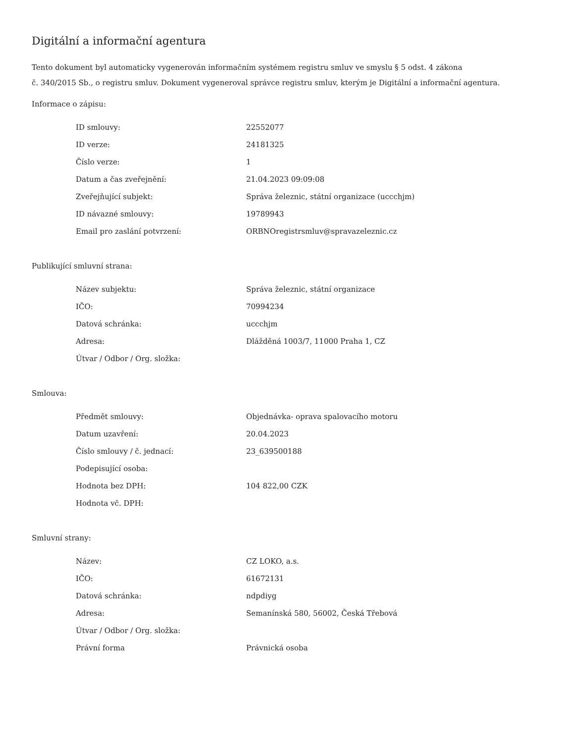Digitální a informační agentura
Tento dokument byl automaticky vygenerován informačním systémem registru smluv ve smyslu § 5 odst. 4 zákona
č. 340/2015 Sb., o registru smluv. Dokument vygeneroval správce registru smluv, kterým je Digitální a informační agentura.
Informace o zápisu:
| ID smlouvy: | 22552077 |
| ID verze: | 24181325 |
| Číslo verze: | 1 |
| Datum a čas zveřejnění: | 21.04.2023 09:09:08 |
| Zveřejňující subjekt: | Správa železnic, státní organizace (uccchjm) |
| ID návazné smlouvy: | 19789943 |
| Email pro zaslání potvrzení: | ORBNOregistrsmluv@spravazeleznic.cz |
Publikující smluvní strana:
| Název subjektu: | Správa železnic, státní organizace |
| IČO: | 70994234 |
| Datová schránka: | uccchjm |
| Adresa: | Dlážděná 1003/7, 11000 Praha 1, CZ |
| Útvar / Odbor / Org. složka: | |
Smlouva:
| Předmět smlouvy: | Objednávka- oprava spalovacího motoru |
| Datum uzavření: | 20.04.2023 |
| Číslo smlouvy / č. jednací: | 23_639500188 |
| Podepisující osoba: | |
| Hodnota bez DPH: | 104 822,00 CZK |
| Hodnota vč. DPH: | |
Smluvní strany:
| Název: | CZ LOKO, a.s. |
| IČO: | 61672131 |
| Datová schránka: | ndpdiyg |
| Adresa: | Semanínská 580, 56002, Česká Třebová |
| Útvar / Odbor / Org. složka: | |
| Právní forma | Právnická osoba |